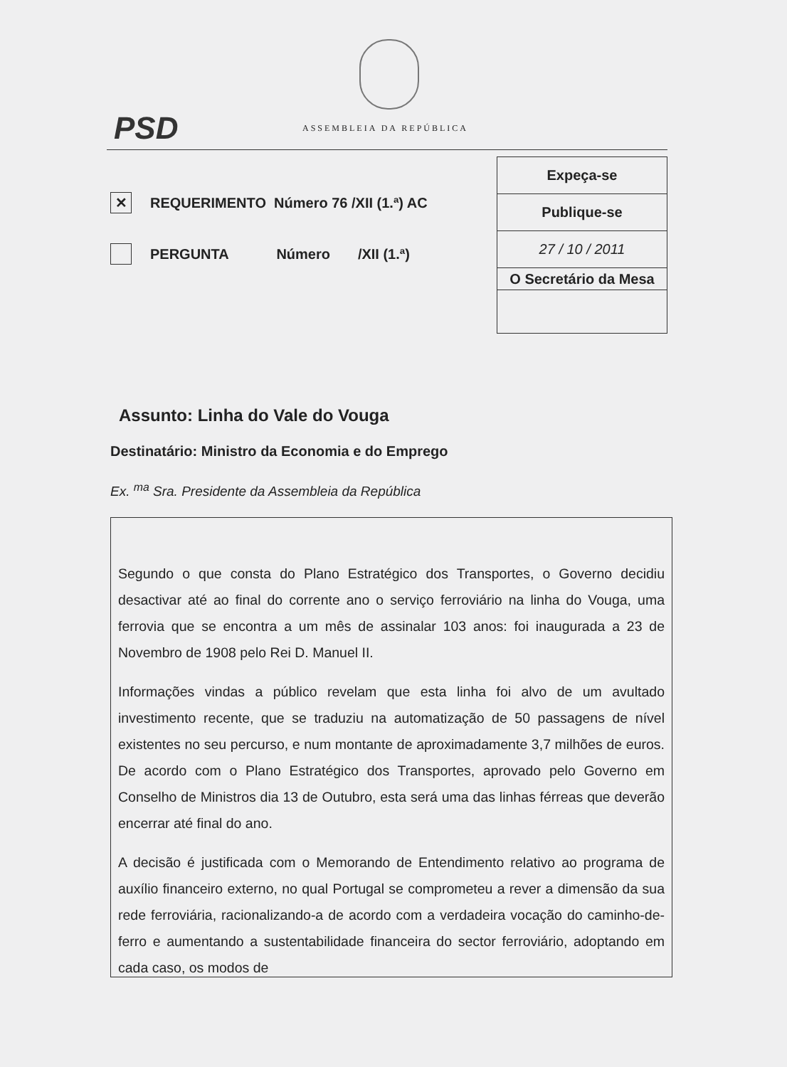PSD ASSEMBLEIA DA REPÚBLICA
✕
REQUERIMENTO Número 76 /XII (1.ª) AC
PERGUNTA Número /XII (1.ª)
Expeça-se
Publique-se
27 / 10 / 2011
O Secretário da Mesa
Assunto: Linha do Vale do Vouga
Destinatário: Ministro da Economia e do Emprego
Ex. <sup>ma</sup> Sra. Presidente da Assembleia da República
Segundo o que consta do Plano Estratégico dos Transportes, o Governo decidiu desactivar até ao final do corrente ano o serviço ferroviário na linha do Vouga, uma ferrovia que se encontra a um mês de assinalar 103 anos: foi inaugurada a 23 de Novembro de 1908 pelo Rei D. Manuel II.
Informações vindas a público revelam que esta linha foi alvo de um avultado investimento recente, que se traduziu na automatização de 50 passagens de nível existentes no seu percurso, e num montante de aproximadamente 3,7 milhões de euros. De acordo com o Plano Estratégico dos Transportes, aprovado pelo Governo em Conselho de Ministros dia 13 de Outubro, esta será uma das linhas férreas que deverão encerrar até final do ano.
A decisão é justificada com o Memorando de Entendimento relativo ao programa de auxílio financeiro externo, no qual Portugal se comprometeu a rever a dimensão da sua rede ferroviária, racionalizando-a de acordo com a verdadeira vocação do caminho-de-ferro e aumentando a sustentabilidade financeira do sector ferroviário, adoptando em cada caso, os modos de